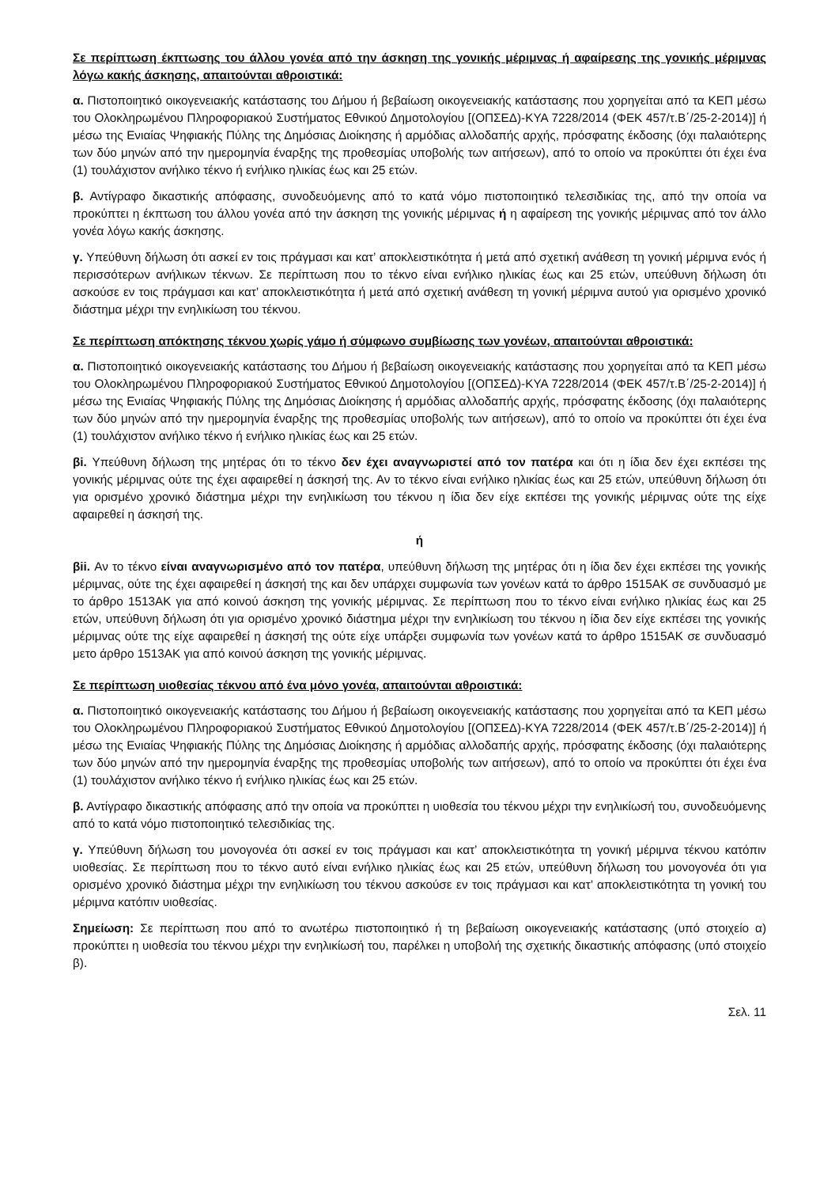Σε περίπτωση έκπτωσης του άλλου γονέα από την άσκηση της γονικής μέριμνας ή αφαίρεσης της γονικής μέριμνας λόγω κακής άσκησης, απαιτούνται αθροιστικά:
α. Πιστοποιητικό οικογενειακής κατάστασης του Δήμου ή βεβαίωση οικογενειακής κατάστασης που χορηγείται από τα ΚΕΠ μέσω του Ολοκληρωμένου Πληροφοριακού Συστήματος Εθνικού Δημοτολογίου [(ΟΠΣΕΔ)-ΚΥΑ 7228/2014 (ΦΕΚ 457/τ.Β΄/25-2-2014)] ή μέσω της Ενιαίας Ψηφιακής Πύλης της Δημόσιας Διοίκησης ή αρμόδιας αλλοδαπής αρχής, πρόσφατης έκδοσης (όχι παλαιότερης των δύο μηνών από την ημερομηνία έναρξης της προθεσμίας υποβολής των αιτήσεων), από το οποίο να προκύπτει ότι έχει ένα (1) τουλάχιστον ανήλικο τέκνο ή ενήλικο ηλικίας έως και 25 ετών.
β. Αντίγραφο δικαστικής απόφασης, συνοδευόμενης από το κατά νόμο πιστοποιητικό τελεσιδικίας της, από την οποία να προκύπτει η έκπτωση του άλλου γονέα από την άσκηση της γονικής μέριμνας ή η αφαίρεση της γονικής μέριμνας από τον άλλο γονέα λόγω κακής άσκησης.
γ. Υπεύθυνη δήλωση ότι ασκεί εν τοις πράγμασι και κατ’ αποκλειστικότητα ή μετά από σχετική ανάθεση τη γονική μέριμνα ενός ή περισσότερων ανήλικων τέκνων. Σε περίπτωση που το τέκνο είναι ενήλικο ηλικίας έως και 25 ετών, υπεύθυνη δήλωση ότι ασκούσε εν τοις πράγμασι και κατ’ αποκλειστικότητα ή μετά από σχετική ανάθεση τη γονική μέριμνα αυτού για ορισμένο χρονικό διάστημα μέχρι την ενηλικίωση του τέκνου.
Σε περίπτωση απόκτησης τέκνου χωρίς γάμο ή σύμφωνο συμβίωσης των γονέων, απαιτούνται αθροιστικά:
α. Πιστοποιητικό οικογενειακής κατάστασης του Δήμου ή βεβαίωση οικογενειακής κατάστασης που χορηγείται από τα ΚΕΠ μέσω του Ολοκληρωμένου Πληροφοριακού Συστήματος Εθνικού Δημοτολογίου [(ΟΠΣΕΔ)-ΚΥΑ 7228/2014 (ΦΕΚ 457/τ.Β΄/25-2-2014)] ή μέσω της Ενιαίας Ψηφιακής Πύλης της Δημόσιας Διοίκησης ή αρμόδιας αλλοδαπής αρχής, πρόσφατης έκδοσης (όχι παλαιότερης των δύο μηνών από την ημερομηνία έναρξης της προθεσμίας υποβολής των αιτήσεων), από το οποίο να προκύπτει ότι έχει ένα (1) τουλάχιστον ανήλικο τέκνο ή ενήλικο ηλικίας έως και 25 ετών.
βi. Υπεύθυνη δήλωση της μητέρας ότι το τέκνο δεν έχει αναγνωριστεί από τον πατέρα και ότι η ίδια δεν έχει εκπέσει της γονικής μέριμνας ούτε της έχει αφαιρεθεί η άσκησή της. Αν το τέκνο είναι ενήλικο ηλικίας έως και 25 ετών, υπεύθυνη δήλωση ότι για ορισμένο χρονικό διάστημα μέχρι την ενηλικίωση του τέκνου η ίδια δεν είχε εκπέσει της γονικής μέριμνας ούτε της είχε αφαιρεθεί η άσκησή της.
ή
βii. Αν το τέκνο είναι αναγνωρισμένο από τον πατέρα, υπεύθυνη δήλωση της μητέρας ότι η ίδια δεν έχει εκπέσει της γονικής μέριμνας, ούτε της έχει αφαιρεθεί η άσκησή της και δεν υπάρχει συμφωνία των γονέων κατά το άρθρο 1515ΑΚ σε συνδυασμό με το άρθρο 1513ΑΚ για από κοινού άσκηση της γονικής μέριμνας. Σε περίπτωση που το τέκνο είναι ενήλικο ηλικίας έως και 25 ετών, υπεύθυνη δήλωση ότι για ορισμένο χρονικό διάστημα μέχρι την ενηλικίωση του τέκνου η ίδια δεν είχε εκπέσει της γονικής μέριμνας ούτε της είχε αφαιρεθεί η άσκησή της ούτε είχε υπάρξει συμφωνία των γονέων κατά το άρθρο 1515ΑΚ σε συνδυασμό μετο άρθρο 1513ΑΚ για από κοινού άσκηση της γονικής μέριμνας.
Σε περίπτωση υιοθεσίας τέκνου από ένα μόνο γονέα, απαιτούνται αθροιστικά:
α. Πιστοποιητικό οικογενειακής κατάστασης του Δήμου ή βεβαίωση οικογενειακής κατάστασης που χορηγείται από τα ΚΕΠ μέσω του Ολοκληρωμένου Πληροφοριακού Συστήματος Εθνικού Δημοτολογίου [(ΟΠΣΕΔ)-ΚΥΑ 7228/2014 (ΦΕΚ 457/τ.Β΄/25-2-2014)] ή μέσω της Ενιαίας Ψηφιακής Πύλης της Δημόσιας Διοίκησης ή αρμόδιας αλλοδαπής αρχής, πρόσφατης έκδοσης (όχι παλαιότερης των δύο μηνών από την ημερομηνία έναρξης της προθεσμίας υποβολής των αιτήσεων), από το οποίο να προκύπτει ότι έχει ένα (1) τουλάχιστον ανήλικο τέκνο ή ενήλικο ηλικίας έως και 25 ετών.
β. Αντίγραφο δικαστικής απόφασης από την οποία να προκύπτει η υιοθεσία του τέκνου μέχρι την ενηλικίωσή του, συνοδευόμενης από το κατά νόμο πιστοποιητικό τελεσιδικίας της.
γ. Υπεύθυνη δήλωση του μονογονέα ότι ασκεί εν τοις πράγμασι και κατ’ αποκλειστικότητα τη γονική μέριμνα τέκνου κατόπιν υιοθεσίας. Σε περίπτωση που το τέκνο αυτό είναι ενήλικο ηλικίας έως και 25 ετών, υπεύθυνη δήλωση του μονογονέα ότι για ορισμένο χρονικό διάστημα μέχρι την ενηλικίωση του τέκνου ασκούσε εν τοις πράγμασι και κατ’ αποκλειστικότητα τη γονική του μέριμνα κατόπιν υιοθεσίας.
Σημείωση: Σε περίπτωση που από το ανωτέρω πιστοποιητικό ή τη βεβαίωση οικογενειακής κατάστασης (υπό στοιχείο α) προκύπτει η υιοθεσία του τέκνου μέχρι την ενηλικίωσή του, παρέλκει η υποβολή της σχετικής δικαστικής απόφασης (υπό στοιχείο β).
Σελ. 11